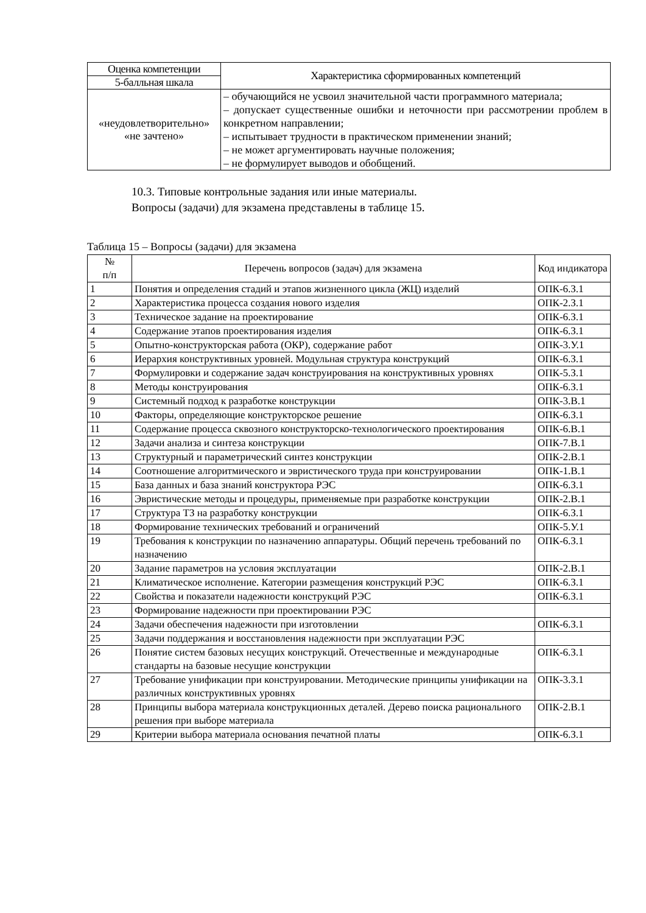| Оценка компетенции | Характеристика сформированных компетенций |
| --- | --- |
| 5-балльная шкала | |
| «неудовлетворительно» «не зачтено» | – обучающийся не усвоил значительной части программного материала; – допускает существенные ошибки и неточности при рассмотрении проблем в конкретном направлении; – испытывает трудности в практическом применении знаний; – не может аргументировать научные положения; – не формулирует выводов и обобщений. |
10.3. Типовые контрольные задания или иные материалы.
Вопросы (задачи) для экзамена представлены в таблице 15.
Таблица 15 – Вопросы (задачи) для экзамена
| № п/п | Перечень вопросов (задач) для экзамена | Код индикатора |
| --- | --- | --- |
| 1 | Понятия и определения стадий и этапов жизненного цикла (ЖЦ) изделий | ОПК-6.З.1 |
| 2 | Характеристика процесса создания нового изделия | ОПК-2.З.1 |
| 3 | Техническое задание на проектирование | ОПК-6.З.1 |
| 4 | Содержание этапов проектирования изделия | ОПК-6.З.1 |
| 5 | Опытно-конструкторская работа (ОКР), содержание работ | ОПК-3.У.1 |
| 6 | Иерархия конструктивных уровней. Модульная структура конструкций | ОПК-6.З.1 |
| 7 | Формулировки и содержание задач конструирования на конструктивных уровнях | ОПК-5.З.1 |
| 8 | Методы конструирования | ОПК-6.З.1 |
| 9 | Системный подход к разработке конструкции | ОПК-3.В.1 |
| 10 | Факторы, определяющие конструкторское решение | ОПК-6.З.1 |
| 11 | Содержание процесса сквозного конструкторско-технологического проектирования | ОПК-6.В.1 |
| 12 | Задачи анализа и синтеза конструкции | ОПК-7.В.1 |
| 13 | Структурный и параметрический синтез конструкции | ОПК-2.В.1 |
| 14 | Соотношение алгоритмического и эвристического труда при конструировании | ОПК-1.В.1 |
| 15 | База данных и база знаний конструктора РЭС | ОПК-6.З.1 |
| 16 | Эвристические методы и процедуры, применяемые при разработке конструкции | ОПК-2.В.1 |
| 17 | Структура ТЗ на разработку конструкции | ОПК-6.З.1 |
| 18 | Формирование технических требований и ограничений | ОПК-5.У.1 |
| 19 | Требования к конструкции по назначению аппаратуры. Общий перечень требований по назначению | ОПК-6.З.1 |
| 20 | Задание параметров на условия эксплуатации | ОПК-2.В.1 |
| 21 | Климатическое исполнение. Категории размещения конструкций РЭС | ОПК-6.З.1 |
| 22 | Свойства и показатели надежности конструкций РЭС | ОПК-6.З.1 |
| 23 | Формирование надежности при проектировании РЭС | |
| 24 | Задачи обеспечения надежности при изготовлении | ОПК-6.З.1 |
| 25 | Задачи поддержания и восстановления надежности при эксплуатации РЭС | |
| 26 | Понятие систем базовых несущих конструкций. Отечественные и международные стандарты на базовые несущие конструкции | ОПК-6.З.1 |
| 27 | Требование унификации при конструировании. Методические принципы унификации на различных конструктивных уровнях | ОПК-3.З.1 |
| 28 | Принципы выбора материала конструкционных деталей. Дерево поиска рационального решения при выборе материала | ОПК-2.В.1 |
| 29 | Критерии выбора материала основания печатной платы | ОПК-6.З.1 |